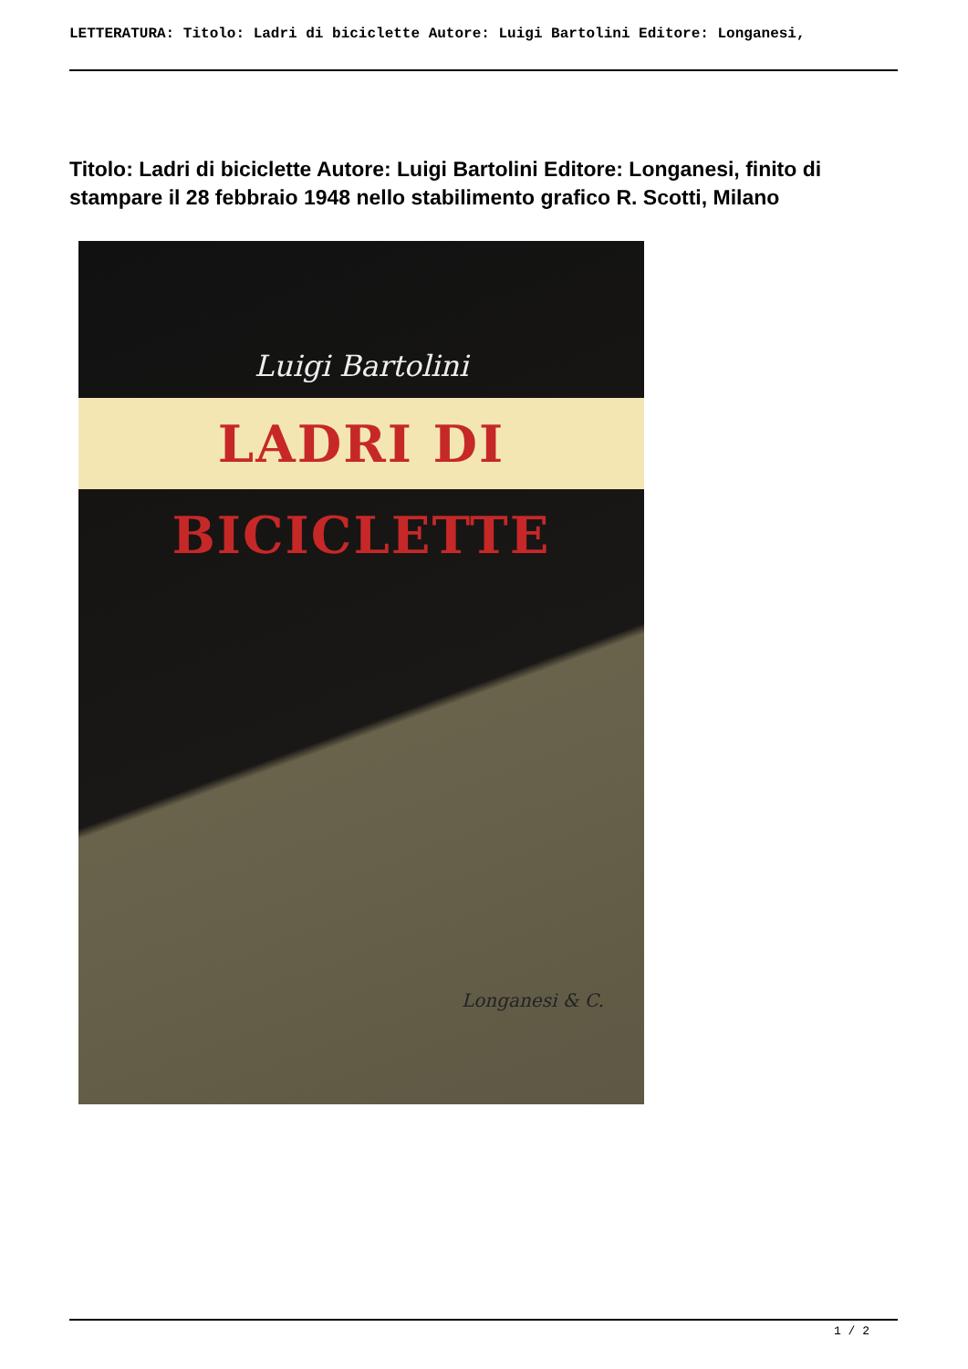LETTERATURA: Titolo: Ladri di biciclette Autore: Luigi Bartolini Editore: Longanesi,
Titolo: Ladri di biciclette Autore: Luigi Bartolini Editore: Longanesi, finito di stampare il 28 febbraio 1948 nello stabilimento grafico R. Scotti, Milano
Luigi Bartolini
LADRI DI BICICLETTE
Longanesi & C.
1 / 2